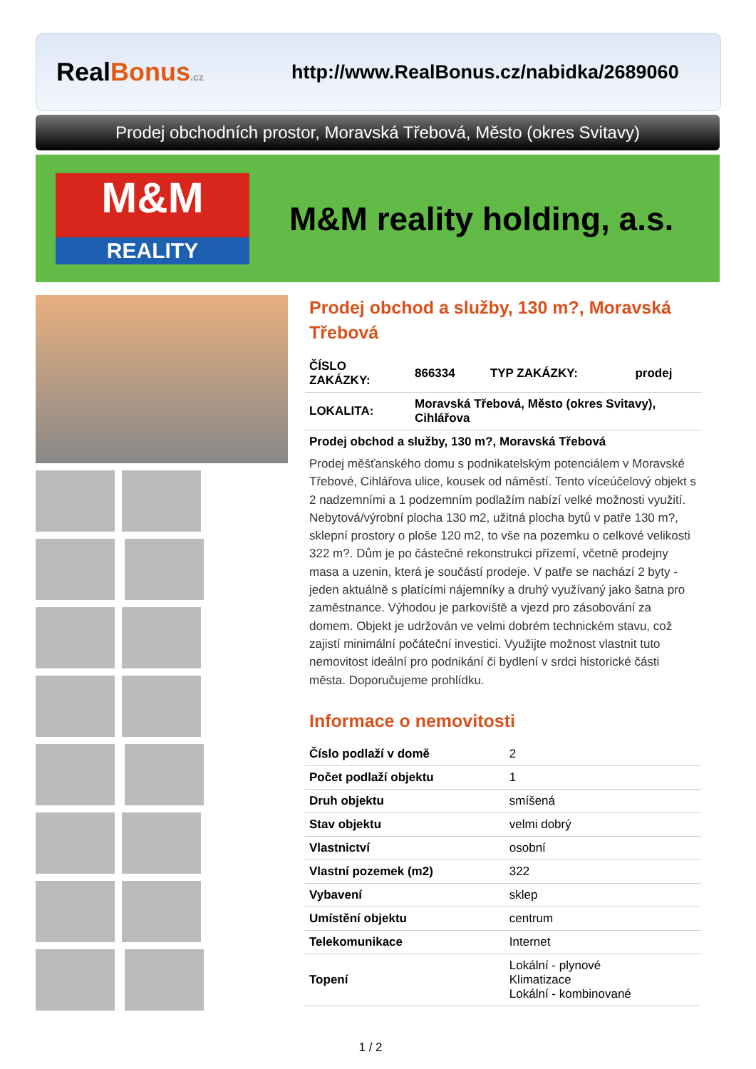RealBonus.cz
http://www.RealBonus.cz/nabidka/2689060
Prodej obchodních prostor, Moravská Třebová, Město (okres Svitavy)
M&M
REALITY
M&M reality holding, a.s.
Prodej obchod a služby, 130 m?, Moravská Třebová
| ČÍSLO ZAKÁZKY: | 866334 | TYP ZAKÁZKY: | prodej |
| LOKALITA: | Moravská Třebová, Město (okres Svitavy), Cihlářova | | |
Prodej obchod a služby, 130 m?, Moravská Třebová
Prodej měšťanského domu s podnikatelským potenciálem v Moravské Třebové, Cihlářova ulice, kousek od náměstí. Tento víceúčelový objekt s 2 nadzemními a 1 podzemním podlažím nabízí velké možnosti využití. Nebytová/výrobní plocha 130 m2, užitná plocha bytů v patře 130 m?, sklepní prostory o ploše 120 m2, to vše na pozemku o celkové velikosti 322 m?. Dům je po částečné rekonstrukci přízemí, včetně prodejny masa a uzenin, která je součástí prodeje. V patře se nachází 2 byty - jeden aktuálně s platícími nájemníky a druhý využívaný jako šatna pro zaměstnance. Výhodou je parkoviště a vjezd pro zásobování za domem. Objekt je udržován ve velmi dobrém technickém stavu, což zajistí minimální počáteční investici. Využijte možnost vlastnit tuto nemovitost ideální pro podnikání či bydlení v srdci historické části města. Doporučujeme prohlídku.
Informace o nemovitosti
| Číslo podlaží v domě | 2 |
| Počet podlaží objektu | 1 |
| Druh objektu | smíšená |
| Stav objektu | velmi dobrý |
| Vlastnictví | osobní |
| Vlastní pozemek (m2) | 322 |
| Vybavení | sklep |
| Umístění objektu | centrum |
| Telekomunikace | Internet |
| Topení | Lokální - plynové Klimatizace Lokální - kombinované |
1 / 2